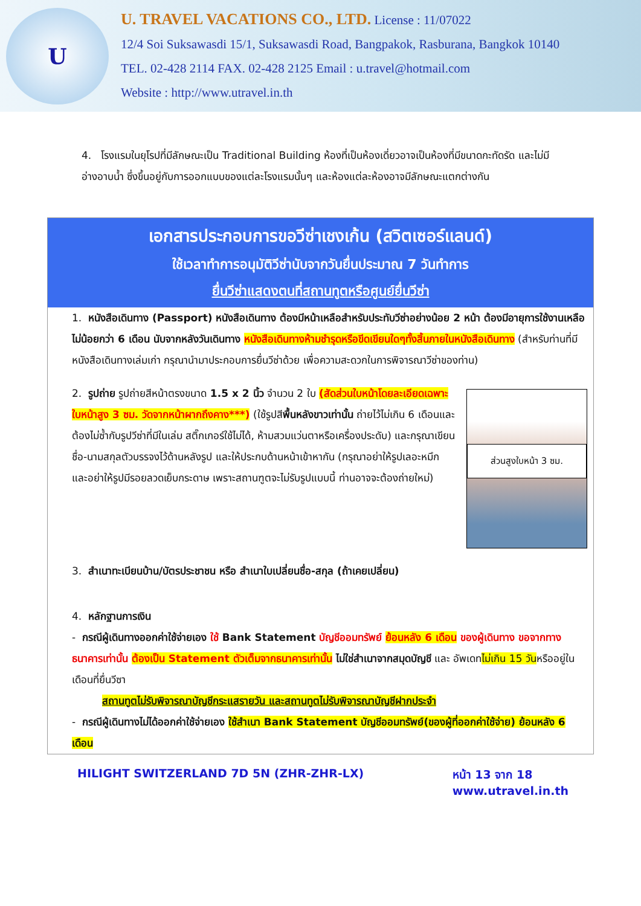U
U. TRAVEL VACATIONS CO., LTD. License : 11/07022
12/4 Soi Suksawasdi 15/1, Suksawasdi Road, Bangpakok, Rasburana, Bangkok 10140
TEL. 02-428 2114 FAX. 02-428 2125 Email : u.travel@hotmail.com
Website : http://www.utravel.in.th
4. โรงแรมในยุโรปที่มีลักษณะเป็น Traditional Building ห้องที่เป็นห้องเดี่ยวอาจเป็นห้องที่มีขนาดกะทัดรัด และไม่มีอ่างอาบน้ำ ซึ่งขึ้นอยู่กับการออกแบบของแต่ละโรงแรมนั้นๆ และห้องแต่ละห้องอาจมีลักษณะแตกต่างกัน
เอกสารประกอบการขอวีซ่าเชงเก้น (สวิตเซอร์แลนด์)
ใช้เวลาทำการอนุมัติวีซ่านับจากวันยื่นประมาณ 7 วันทำการ
ยื่นวีซ่าแสดงตนที่สถานทูตหรือศูนย์ยื่นวีซ่า
1. หนังสือเดินทาง (Passport) หนังสือเดินทาง ต้องมีหน้าเหลือสำหรับประทับวีซ่าอย่างน้อย 2 หน้า ต้องมีอายุการใช้งานเหลือไม่น้อยกว่า 6 เดือน นับจากหลังวันเดินทาง หนังสือเดินทางห้ามชำรุดหรือขีดเขียนใดๆทั้งสิ้นภายในหนังสือเดินทาง (สำหรับท่านที่มีหนังสือเดินทางเล่มเก่า กรุณานำมาประกอบการยื่นวีซ่าด้วย เพื่อความสะดวกในการพิจารณาวีซ่าของท่าน)
ส่วนสูงใบหน้า 3 ซม.
2. รูปถ่าย รูปถ่ายสีหน้าตรงขนาด 1.5 x 2 นิ้ว จำนวน 2 ใบ (สัดส่วนใบหน้าโดยละเอียดเฉพาะใบหน้าสูง 3 ซม. วัดจากหน้าผากถึงคาง***) (ใช้รูปสีพื้นหลังขาวเท่านั้น ถ่ายไว้ไม่เกิน 6 เดือนและต้องไม่ซ้ำกับรูปวีซ่าที่มีในเล่ม สติ๊กเกอร์ใช้ไม่ได้, ห้ามสวมแว่นตาหรือเครื่องประดับ) และกรุณาเขียนชื่อ-นามสกุลตัวบรรจงไว้ด้านหลังรูป และให้ประกบด้านหน้าเข้าหากัน (กรุณาอย่าให้รูปเลอะหมึก และอย่าให้รูปมีรอยลวดเย็บกระดาษ เพราะสถานฑูตจะไม่รับรูปแบบนี้ ท่านอาจจะต้องถ่ายใหม่)
3. สำเนาทะเบียนบ้าน/บัตรประชาชน หรือ สำเนาใบเปลี่ยนชื่อ-สกุล (ถ้าเคยเปลี่ยน)
4. หลักฐานการเงิน
- กรณีผู้เดินทางออกค่าใช้จ่ายเอง ใช้ Bank Statement บัญชีออมทรัพย์ ย้อนหลัง 6 เดือน ของผู้เดินทาง ขอจากทางธนาคารเท่านั้น ต้องเป็น Statement ตัวเต็มจากธนาคารเท่านั้น ไม่ใช่สำเนาจากสมุดบัญชี และ อัพเดทไม่เกิน 15 วันหรืออยู่ในเดือนที่ยื่นวีซา
สถานทูตไม่รับพิจารณาบัญชีกระแสรายวัน และสถานทูตไม่รับพิจารณาบัญชีฝากประจำ
- กรณีผู้เดินทางไม่ได้ออกค่าใช้จ่ายเอง ใช้สำเนา Bank Statement บัญชีออมทรัพย์(ของผู้ที่ออกค่าใช้จ่าย) ย้อนหลัง 6 เดือน
HILIGHT SWITZERLAND 7D 5N (ZHR-ZHR-LX) หน้า 13 จาก 18
www.utravel.in.th